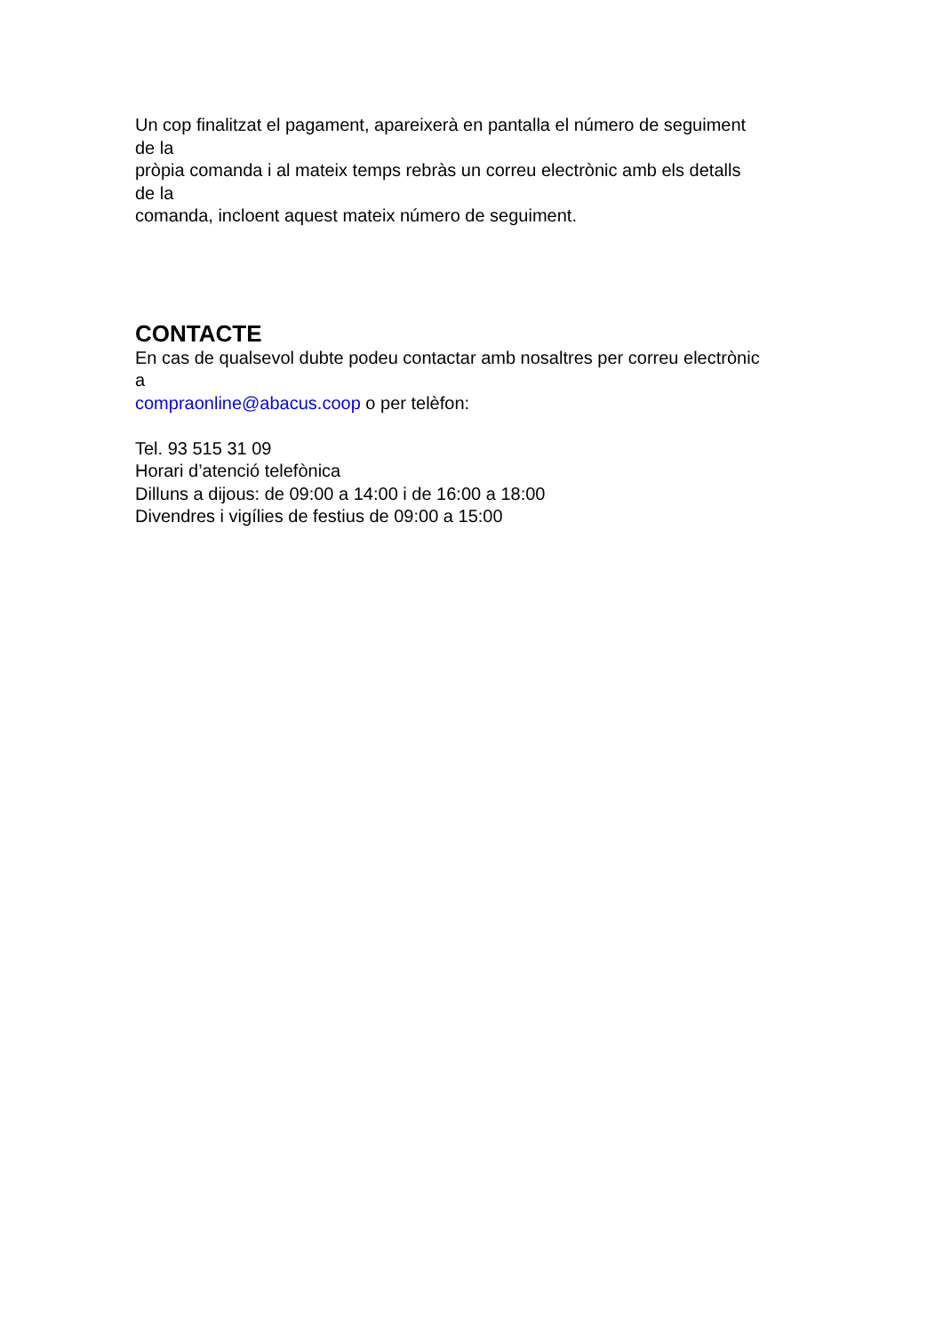Un cop finalitzat el pagament, apareixerà en pantalla el número de seguiment
de la
pròpia comanda i al mateix temps rebràs un correu electrònic amb els detalls
de la
comanda, incloent aquest mateix número de seguiment.
CONTACTE
En cas de qualsevol dubte podeu contactar amb nosaltres per correu electrònic
a
compraonline@abacus.coop o per telèfon:
Tel. 93 515 31 09
Horari d’atenció telefònica
Dilluns a dijous: de 09:00 a 14:00 i de 16:00 a 18:00
Divendres i vigílies de festius de 09:00 a 15:00